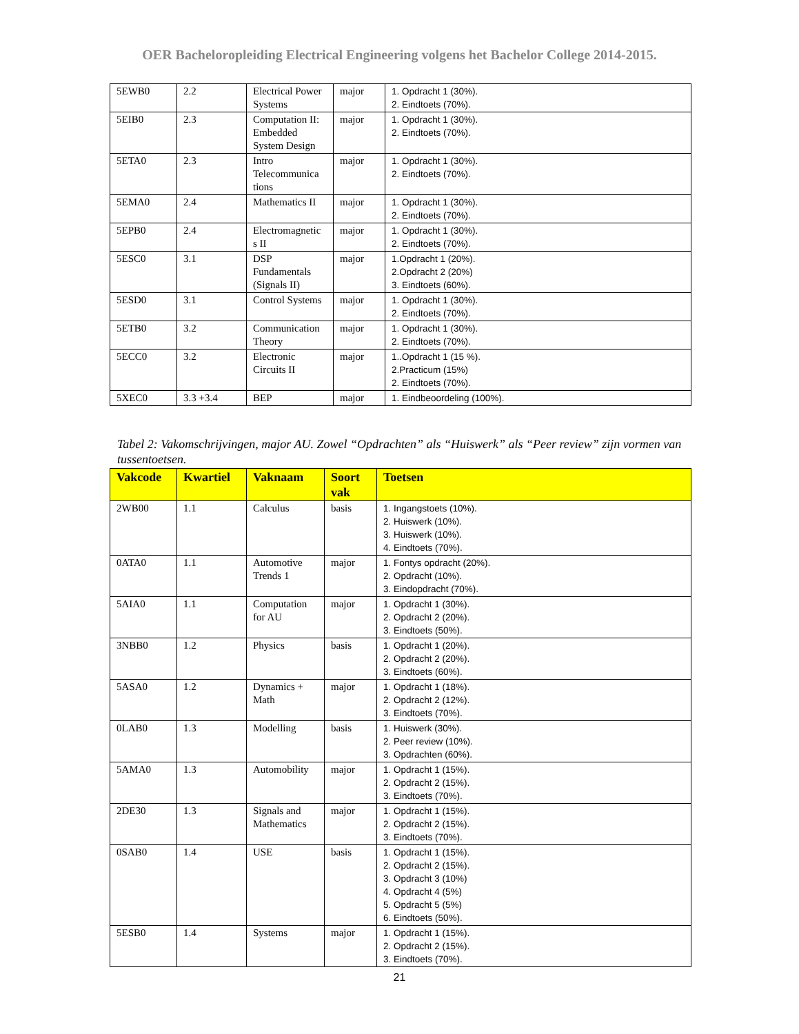OER Bacheloropleiding Electrical Engineering volgens het Bachelor College 2014-2015.
| 5EWB0 | 2.2 | Electrical Power Systems | major | 1. Opdracht 1 (30%). 2. Eindtoets (70%). |
| 5EIB0 | 2.3 | Computation II: Embedded System Design | major | 1. Opdracht 1 (30%). 2. Eindtoets (70%). |
| 5ETA0 | 2.3 | Intro Telecommunica tions | major | 1. Opdracht 1 (30%). 2. Eindtoets (70%). |
| 5EMA0 | 2.4 | Mathematics II | major | 1. Opdracht 1 (30%). 2. Eindtoets (70%). |
| 5EPB0 | 2.4 | Electromagnetic s II | major | 1. Opdracht 1 (30%). 2. Eindtoets (70%). |
| 5ESC0 | 3.1 | DSP Fundamentals (Signals II) | major | 1.Opdracht 1 (20%). 2.Opdracht 2 (20%) 3. Eindtoets (60%). |
| 5ESD0 | 3.1 | Control Systems | major | 1. Opdracht 1 (30%). 2. Eindtoets (70%). |
| 5ETB0 | 3.2 | Communication Theory | major | 1. Opdracht 1 (30%). 2. Eindtoets (70%). |
| 5ECC0 | 3.2 | Electronic Circuits II | major | 1..Opdracht 1 (15 %). 2.Practicum (15%) 2. Eindtoets (70%). |
| 5XEC0 | 3.3 +3.4 | BEP | major | 1. Eindbeoordeling (100%). |
Tabel 2: Vakomschrijvingen, major AU. Zowel “Opdrachten” als “Huiswerk” als “Peer review” zijn vormen van tussentoetsen.
| Vakcode | Kwartiel | Vaknaam | Soort vak | Toetsen |
| --- | --- | --- | --- | --- |
| 2WB00 | 1.1 | Calculus | basis | 1. Ingangstoets (10%). 2. Huiswerk (10%). 3. Huiswerk (10%). 4. Eindtoets (70%). |
| 0ATA0 | 1.1 | Automotive Trends 1 | major | 1. Fontys opdracht (20%). 2. Opdracht (10%). 3. Eindopdracht (70%). |
| 5AIA0 | 1.1 | Computation for AU | major | 1. Opdracht 1 (30%). 2. Opdracht 2 (20%). 3. Eindtoets (50%). |
| 3NBB0 | 1.2 | Physics | basis | 1. Opdracht 1 (20%). 2. Opdracht 2 (20%). 3. Eindtoets (60%). |
| 5ASA0 | 1.2 | Dynamics + Math | major | 1. Opdracht 1 (18%). 2. Opdracht 2 (12%). 3. Eindtoets (70%). |
| 0LAB0 | 1.3 | Modelling | basis | 1. Huiswerk (30%). 2. Peer review (10%). 3. Opdrachten (60%). |
| 5AMA0 | 1.3 | Automobility | major | 1. Opdracht 1 (15%). 2. Opdracht 2 (15%). 3. Eindtoets (70%). |
| 2DE30 | 1.3 | Signals and Mathematics | major | 1. Opdracht 1 (15%). 2. Opdracht 2 (15%). 3. Eindtoets (70%). |
| 0SAB0 | 1.4 | USE | basis | 1. Opdracht 1 (15%). 2. Opdracht 2 (15%). 3. Opdracht 3 (10%) 4. Opdracht 4 (5%) 5. Opdracht 5 (5%) 6. Eindtoets (50%). |
| 5ESB0 | 1.4 | Systems | major | 1. Opdracht 1 (15%). 2. Opdracht 2 (15%). 3. Eindtoets (70%). |
21